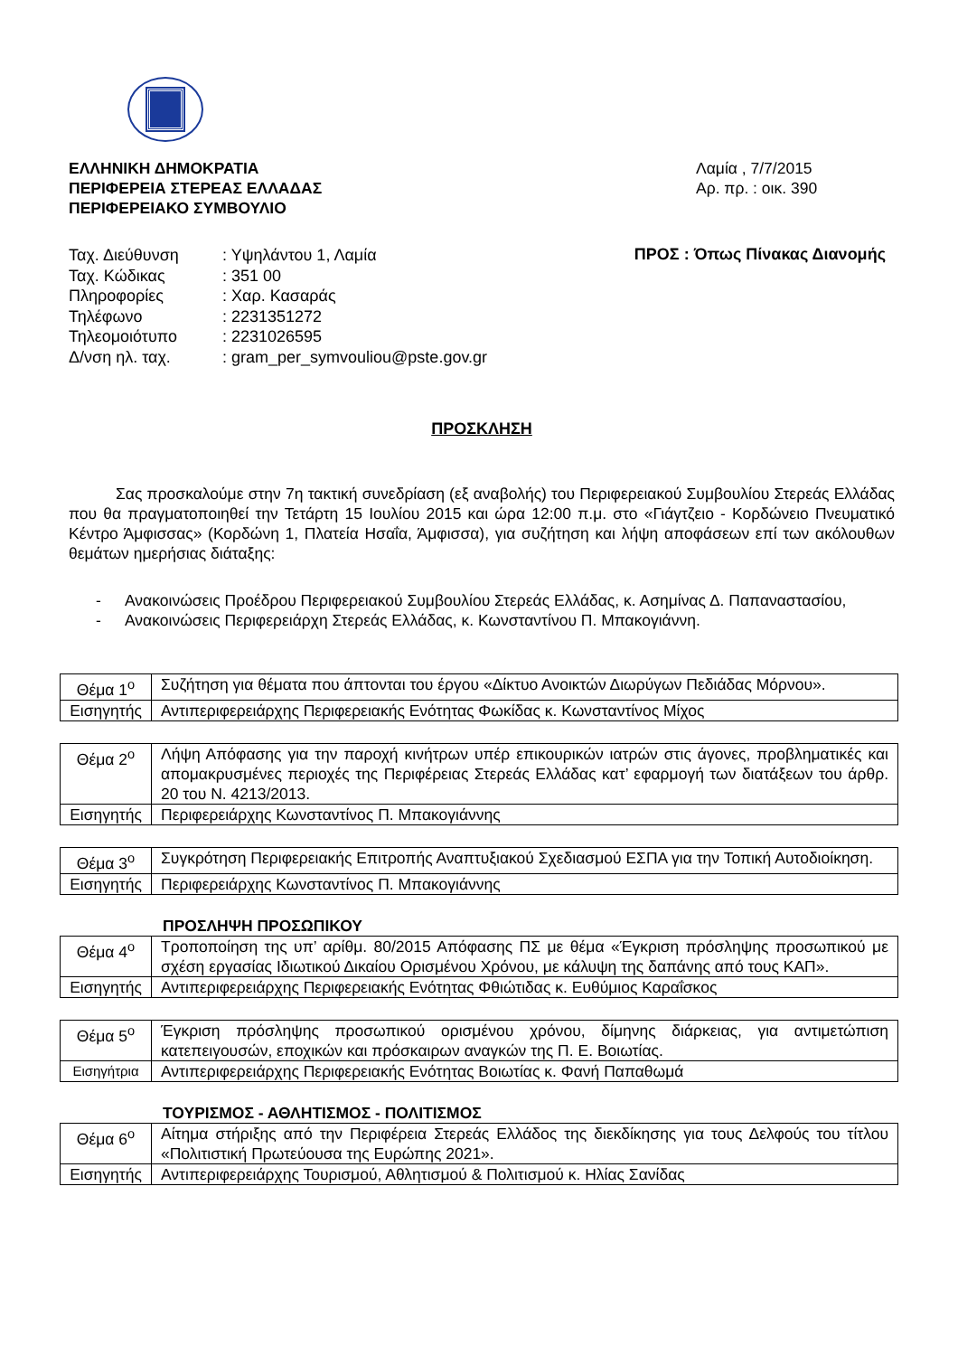ΕΛΛΗΝΙΚΗ ΔΗΜΟΚΡΑΤΙΑ
ΠΕΡΙΦΕΡΕΙΑ ΣΤΕΡΕΑΣ ΕΛΛΑΔΑΣ
ΠΕΡΙΦΕΡΕΙΑΚΟ ΣΥΜΒΟΥΛΙΟ
Λαμία , 7/7/2015
Αρ. πρ. : οικ. 390
| Ταχ. Διεύθυνση | : Υψηλάντου 1, Λαμία |
| Ταχ. Κώδικας | : 351 00 |
| Πληροφορίες | : Χαρ. Κασαράς |
| Τηλέφωνο | : 2231351272 |
| Τηλεομοιότυπο | : 2231026595 |
| Δ/νση ηλ. ταχ. | : gram_per_symvouliou@pste.gov.gr |
ΠΡΟΣ : Όπως Πίνακας Διανομής
ΠΡΟΣΚΛΗΣΗ
Σας προσκαλούμε στην 7η τακτική συνεδρίαση (εξ αναβολής) του Περιφερειακού Συμβουλίου Στερεάς Ελλάδας που θα πραγματοποιηθεί την Τετάρτη 15 Ιουλίου 2015 και ώρα 12:00 π.μ. στο «Γιάγτζειο - Κορδώνειο Πνευματικό Κέντρο Άμφισσας» (Κορδώνη 1, Πλατεία Ησαΐα, Άμφισσα), για συζήτηση και λήψη αποφάσεων επί των ακόλουθων θεμάτων ημερήσιας διάταξης:
- Ανακοινώσεις Προέδρου Περιφερειακού Συμβουλίου Στερεάς Ελλάδας, κ. Ασημίνας Δ. Παπαναστασίου,
- Ανακοινώσεις Περιφερειάρχη Στερεάς Ελλάδας, κ. Κωνσταντίνου Π. Μπακογιάννη.
| Θέμα 1<sup>ο</sup> | Συζήτηση για θέματα που άπτονται του έργου «Δίκτυο Ανοικτών Διωρύγων Πεδιάδας Μόρνου». |
| Εισηγητής | Αντιπεριφερειάρχης Περιφερειακής Ενότητας Φωκίδας κ. Κωνσταντίνος Μίχος |
| Θέμα 2<sup>ο</sup> | Λήψη Απόφασης για την παροχή κινήτρων υπέρ επικουρικών ιατρών στις άγονες, προβληματικές και απομακρυσμένες περιοχές της Περιφέρειας Στερεάς Ελλάδας κατ’ εφαρμογή των διατάξεων του άρθρ. 20 του Ν. 4213/2013. |
| Εισηγητής | Περιφερειάρχης Κωνσταντίνος Π. Μπακογιάννης |
| Θέμα 3<sup>ο</sup> | Συγκρότηση Περιφερειακής Επιτροπής Αναπτυξιακού Σχεδιασμού ΕΣΠΑ για την Τοπική Αυτοδιοίκηση. |
| Εισηγητής | Περιφερειάρχης Κωνσταντίνος Π. Μπακογιάννης |
ΠΡΟΣΛΗΨΗ ΠΡΟΣΩΠΙΚΟΥ
| Θέμα 4<sup>ο</sup> | Τροποποίηση της υπ’ αρίθμ. 80/2015 Απόφασης ΠΣ με θέμα «Έγκριση πρόσληψης προσωπικού με σχέση εργασίας Ιδιωτικού Δικαίου Ορισμένου Χρόνου, με κάλυψη της δαπάνης από τους ΚΑΠ». |
| Εισηγητής | Αντιπεριφερειάρχης Περιφερειακής Ενότητας Φθιώτιδας κ. Ευθύμιος Καραΐσκος |
| Θέμα 5<sup>ο</sup> | Έγκριση πρόσληψης προσωπικού ορισμένου χρόνου, δίμηνης διάρκειας, για αντιμετώπιση κατεπειγουσών, εποχικών και πρόσκαιρων αναγκών της Π. Ε. Βοιωτίας. |
| Εισηγήτρια | Αντιπεριφερειάρχης Περιφερειακής Ενότητας Βοιωτίας κ. Φανή Παπαθωμά |
ΤΟΥΡΙΣΜΟΣ - ΑΘΛΗΤΙΣΜΟΣ - ΠΟΛΙΤΙΣΜΟΣ
| Θέμα 6<sup>ο</sup> | Αίτημα στήριξης από την Περιφέρεια Στερεάς Ελλάδος της διεκδίκησης για τους Δελφούς του τίτλου «Πολιτιστική Πρωτεύουσα της Ευρώπης 2021». |
| Εισηγητής | Αντιπεριφερειάρχης Τουρισμού, Αθλητισμού & Πολιτισμού κ. Ηλίας Σανίδας |